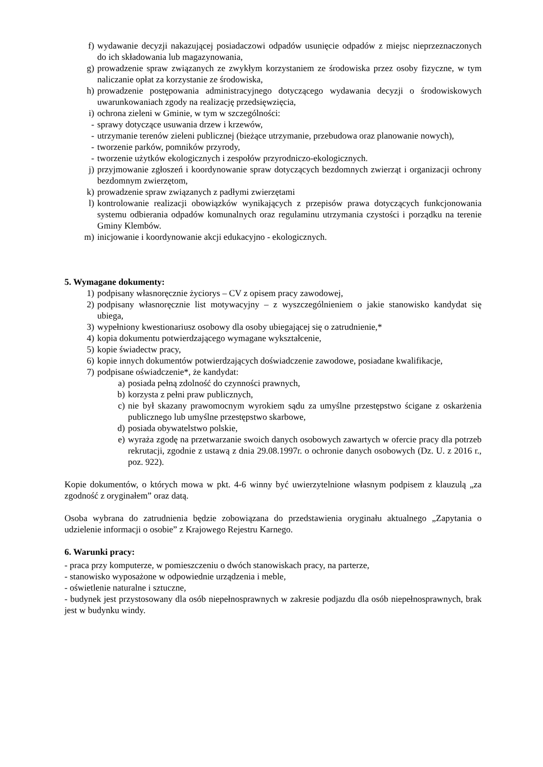f) wydawanie decyzji nakazującej posiadaczowi odpadów usunięcie odpadów z miejsc nieprzeznaczonych do ich składowania lub magazynowania,
g) prowadzenie spraw związanych ze zwykłym korzystaniem ze środowiska przez osoby fizyczne, w tym naliczanie opłat za korzystanie ze środowiska,
h) prowadzenie postępowania administracyjnego dotyczącego wydawania decyzji o środowiskowych uwarunkowaniach zgody na realizację przedsięwzięcia,
i) ochrona zieleni w Gminie, w tym w szczególności:
- sprawy dotyczące usuwania drzew i krzewów,
- utrzymanie terenów zieleni publicznej (bieżące utrzymanie, przebudowa oraz planowanie nowych),
- tworzenie parków, pomników przyrody,
- tworzenie użytków ekologicznych i zespołów przyrodniczo-ekologicznych.
j) przyjmowanie zgłoszeń i koordynowanie spraw dotyczących bezdomnych zwierząt i organizacji ochrony bezdomnym zwierzętom,
k) prowadzenie spraw związanych z padłymi zwierzętami
l) kontrolowanie realizacji obowiązków wynikających z przepisów prawa dotyczących funkcjonowania systemu odbierania odpadów komunalnych oraz regulaminu utrzymania czystości i porządku na terenie Gminy Klembów.
m) inicjowanie i koordynowanie akcji edukacyjno - ekologicznych.
5. Wymagane dokumenty:
1) podpisany własnoręcznie życiorys – CV z opisem pracy zawodowej,
2) podpisany własnoręcznie list motywacyjny – z wyszczególnieniem o jakie stanowisko kandydat się ubiega,
3) wypełniony kwestionariusz osobowy dla osoby ubiegającej się o zatrudnienie,*
4) kopia dokumentu potwierdzającego wymagane wykształcenie,
5) kopie świadectw pracy,
6) kopie innych dokumentów potwierdzających doświadczenie zawodowe, posiadane kwalifikacje,
7) podpisane oświadczenie*, że kandydat:
a) posiada pełną zdolność do czynności prawnych,
b) korzysta z pełni praw publicznych,
c) nie był skazany prawomocnym wyrokiem sądu za umyślne przestępstwo ścigane z oskarżenia publicznego lub umyślne przestępstwo skarbowe,
d) posiada obywatelstwo polskie,
e) wyraża zgodę na przetwarzanie swoich danych osobowych zawartych w ofercie pracy dla potrzeb rekrutacji, zgodnie z ustawą z dnia 29.08.1997r. o ochronie danych osobowych (Dz. U. z 2016 r., poz. 922).
Kopie dokumentów, o których mowa w pkt. 4-6 winny być uwierzytelnione własnym podpisem z klauzulą „za zgodność z oryginałem” oraz datą.
Osoba wybrana do zatrudnienia będzie zobowiązana do przedstawienia oryginału aktualnego „Zapytania o udzielenie informacji o osobie” z Krajowego Rejestru Karnego.
6. Warunki pracy:
- praca przy komputerze, w pomieszczeniu o dwóch stanowiskach pracy, na parterze,
- stanowisko wyposażone w odpowiednie urządzenia i meble,
- oświetlenie naturalne i sztuczne,
- budynek jest przystosowany dla osób niepełnosprawnych w zakresie podjazdu dla osób niepełnosprawnych, brak jest w budynku windy.